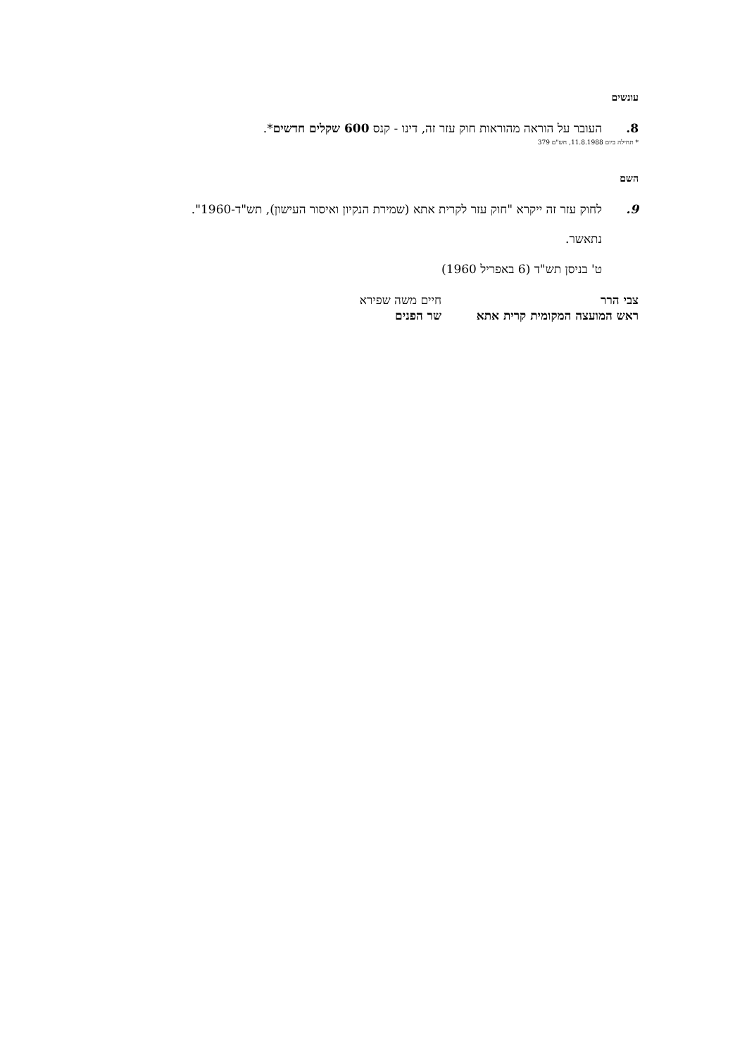עונשים
8.
העובר על הוראה מהוראות חוק עזר זה, דינו - קנס 600 שקלים חדשים*.
* תחילה ביום 11.8.1988, חש"ם 379
השם
9.
לחוק עזר זה ייקרא "חוק עזר לקרית אתא (שמירת הנקיון ואיסור העישון), תש"ד-1960".
נתאשר.
ט' בניסן תש"ד (6 באפריל 1960)
צבי הרר
ראש המועצה המקומית קרית אתא
חיים משה שפירא
שר הפנים